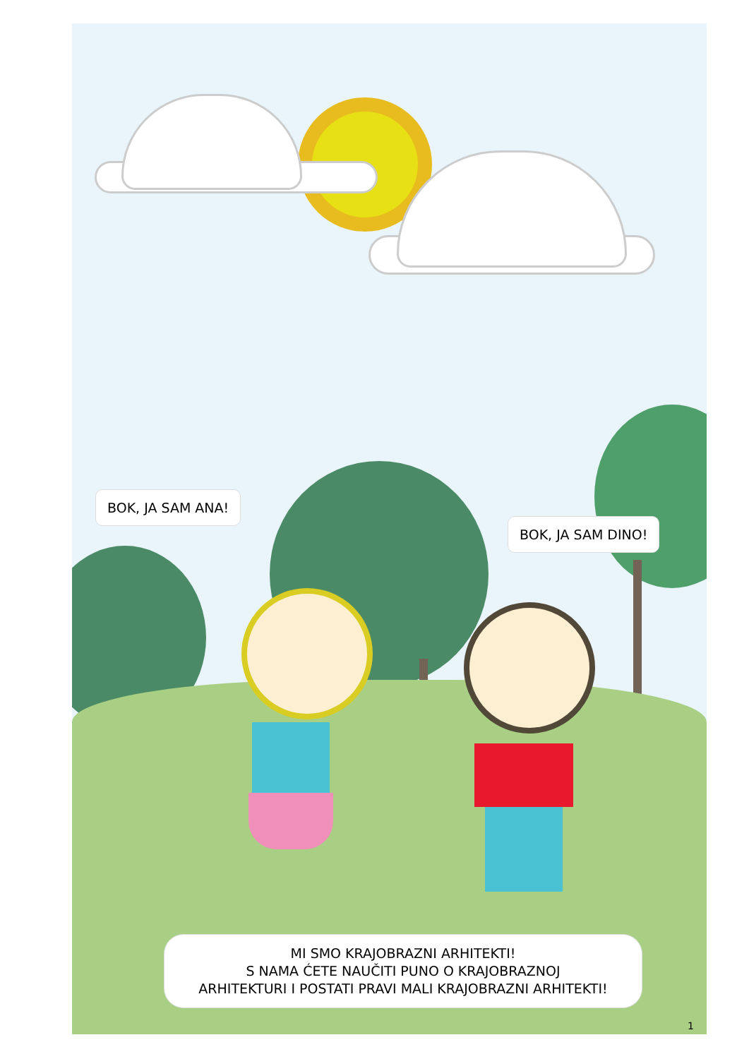BOK, JA SAM ANA!
BOK, JA SAM DINO!
MI SMO KRAJOBRAZNI ARHITEKTI!
S NAMA ĆETE NAUČITI PUNO O KRAJOBRAZNOJ
ARHITEKTURI I POSTATI PRAVI MALI KRAJOBRAZNI ARHITEKTI!
1